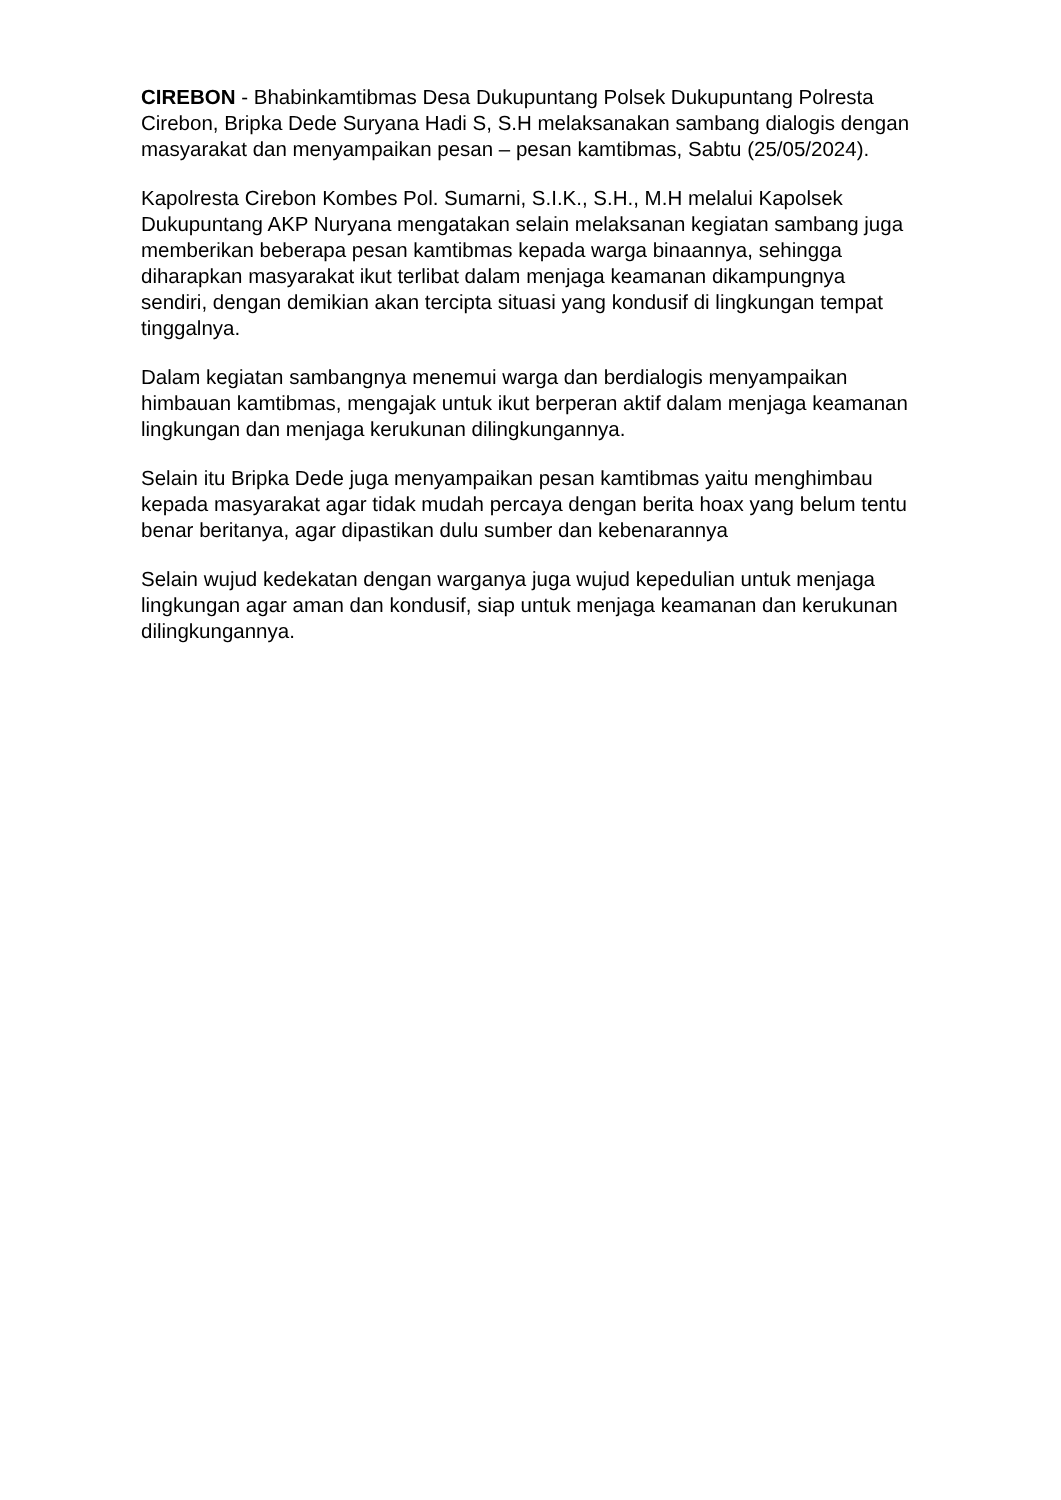CIREBON - Bhabinkamtibmas Desa Dukupuntang Polsek Dukupuntang Polresta Cirebon, Bripka Dede Suryana Hadi S, S.H melaksanakan sambang dialogis dengan masyarakat dan menyampaikan pesan – pesan kamtibmas, Sabtu (25/05/2024).
Kapolresta Cirebon Kombes Pol. Sumarni, S.I.K., S.H., M.H melalui Kapolsek Dukupuntang AKP Nuryana mengatakan selain melaksanan kegiatan sambang juga memberikan beberapa pesan kamtibmas kepada warga binaannya, sehingga diharapkan masyarakat ikut terlibat dalam menjaga keamanan dikampungnya sendiri, dengan demikian akan tercipta situasi yang kondusif di lingkungan tempat tinggalnya.
Dalam kegiatan sambangnya menemui warga dan berdialogis menyampaikan himbauan kamtibmas, mengajak untuk ikut berperan aktif dalam menjaga keamanan lingkungan dan menjaga kerukunan dilingkungannya.
Selain itu Bripka Dede juga menyampaikan pesan kamtibmas yaitu menghimbau kepada masyarakat agar tidak mudah percaya dengan berita hoax yang belum tentu benar beritanya, agar dipastikan dulu sumber dan kebenarannya
Selain wujud kedekatan dengan warganya juga wujud kepedulian untuk menjaga lingkungan agar aman dan kondusif, siap untuk menjaga keamanan dan kerukunan dilingkungannya.